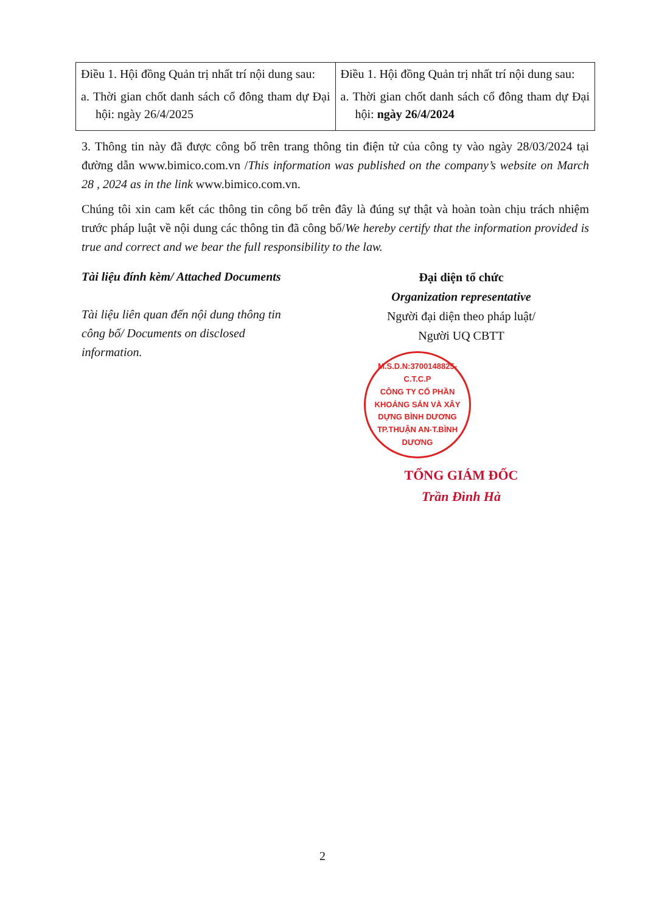| Điều 1. Hội đồng Quản trị nhất trí nội dung sau: a. Thời gian chốt danh sách cổ đông tham dự Đại hội: ngày 26/4/2025 | Điều 1. Hội đồng Quản trị nhất trí nội dung sau: a. Thời gian chốt danh sách cổ đông tham dự Đại hội: ngày 26/4/2024 |
3. Thông tin này đã được công bố trên trang thông tin điện tử của công ty vào ngày 28/03/2024 tại đường dẫn www.bimico.com.vn /This information was published on the company’s website on March 28 , 2024 as in the link www.bimico.com.vn.
Chúng tôi xin cam kết các thông tin công bố trên đây là đúng sự thật và hoàn toàn chịu trách nhiệm trước pháp luật về nội dung các thông tin đã công bố/We hereby certify that the information provided is true and correct and we bear the full responsibility to the law.
Tài liệu đính kèm/ Attached Documents
Tài liệu liên quan đến nội dung thông tin công bố/ Documents on disclosed information.
Đại diện tổ chức
Organization representative
Người đại diện theo pháp luật/
Người UQ CBTT
M.S.D.N:3700148825-C.T.C.P
CÔNG TY CỔ PHẦN KHOÁNG SẢN VÀ XÂY DỰNG BÌNH DƯƠNG
TP.THUẬN AN-T.BÌNH DƯƠNG
TỔNG GIÁM ĐỐC
Trần Đình Hà
2